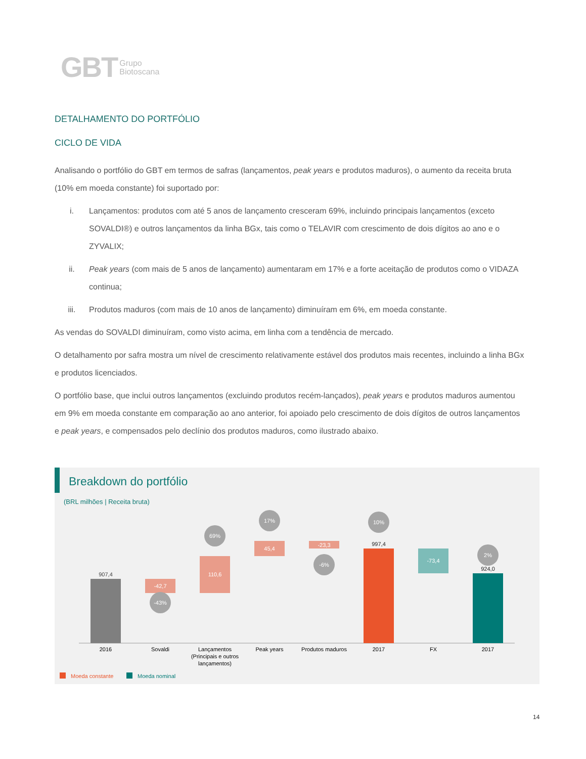GBT Grupo
Biotoscana
DETALHAMENTO DO PORTFÓLIO
CICLO DE VIDA
Analisando o portfólio do GBT em termos de safras (lançamentos, peak years e produtos maduros), o aumento da receita bruta (10% em moeda constante) foi suportado por:
i. Lançamentos: produtos com até 5 anos de lançamento cresceram 69%, incluindo principais lançamentos (exceto SOVALDI®) e outros lançamentos da linha BGx, tais como o TELAVIR com crescimento de dois dígitos ao ano e o ZYVALIX;
ii. Peak years (com mais de 5 anos de lançamento) aumentaram em 17% e a forte aceitação de produtos como o VIDAZA continua;
iii. Produtos maduros (com mais de 10 anos de lançamento) diminuíram em 6%, em moeda constante.
As vendas do SOVALDI diminuíram, como visto acima, em linha com a tendência de mercado.
O detalhamento por safra mostra um nível de crescimento relativamente estável dos produtos mais recentes, incluindo a linha BGx e produtos licenciados.
O portfólio base, que inclui outros lançamentos (excluindo produtos recém-lançados), peak years e produtos maduros aumentou em 9% em moeda constante em comparação ao ano anterior, foi apoiado pelo crescimento de dois dígitos de outros lançamentos e peak years, e compensados pelo declínio dos produtos maduros, como ilustrado abaixo.
Breakdown do portfólio
(BRL milhões | Receita bruta)
907,4
-42,7
-43%
110,6
69%
45,4
17%
-23,3
-6%
997,4
10%
-73,4
924,0
2%
2016
Sovaldi
Lançamentos
(Principais e outros
lançamentos)
Peak years
Produtos maduros
2017
FX
2017
Moeda constante
Moeda nominal
14